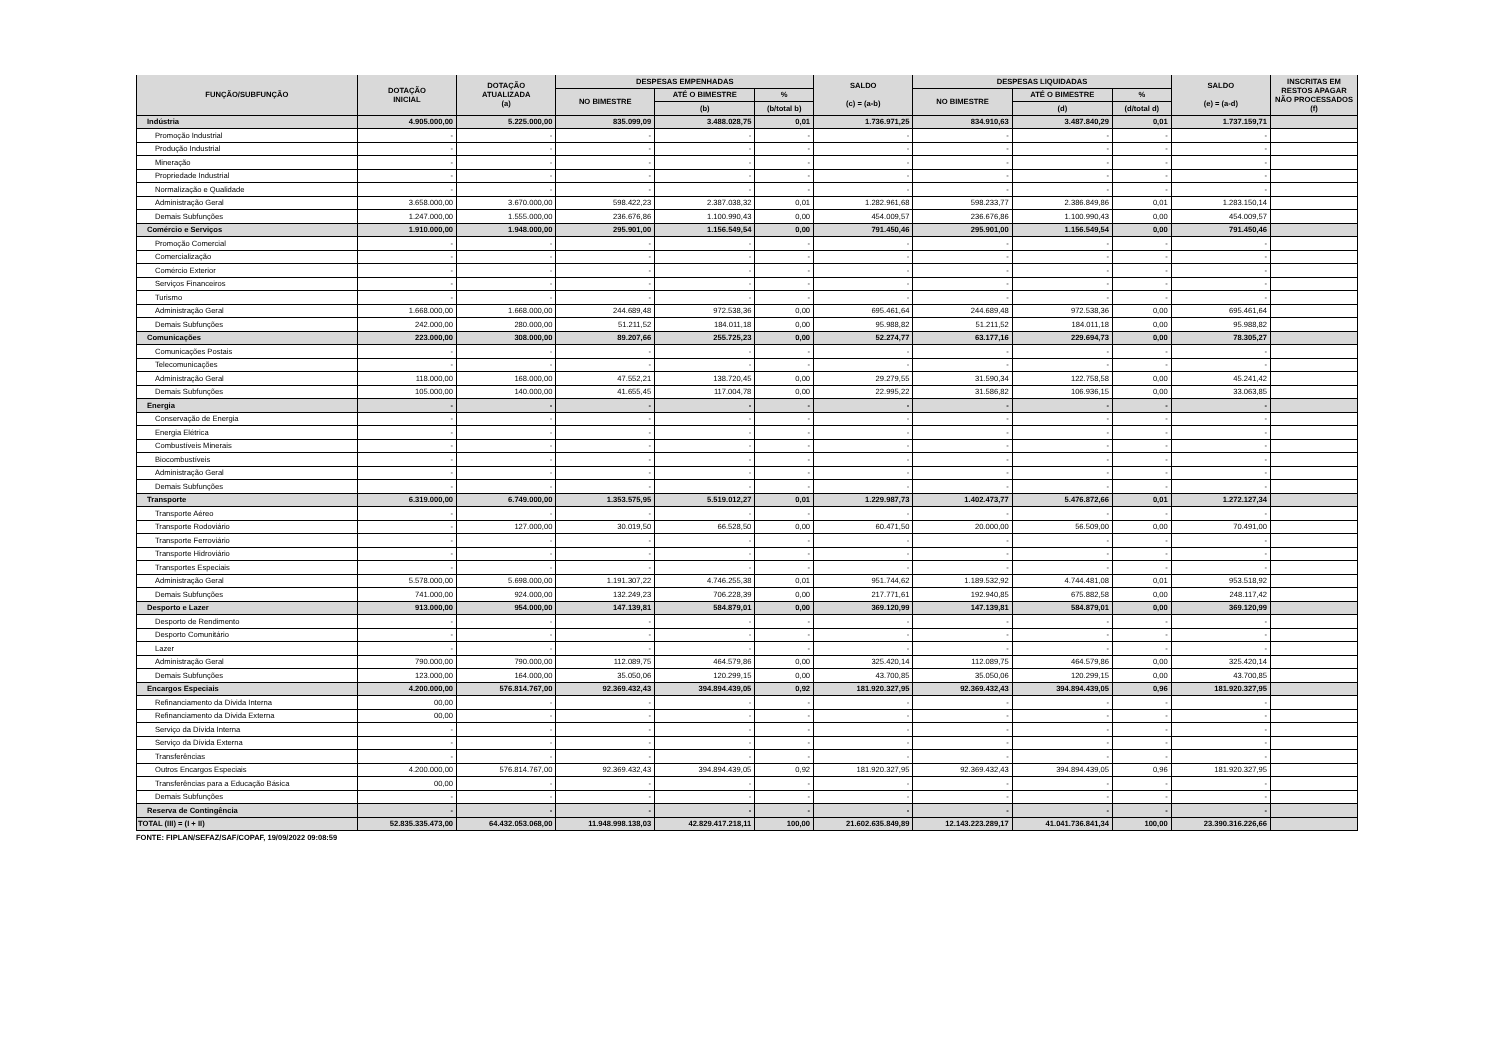| FUNÇÃO/SUBFUNÇÃO | DOTAÇÃO INICIAL | DOTAÇÃO ATUALIZADA (a) | DESPESAS EMPENHADAS | | | SALDO (c) = (a-b) | DESPESAS LIQUIDADAS | | | SALDO (e) = (a-d) | INSCRITAS EM RESTOS APAGAR NÃO PROCESSADOS (f) |
| --- | --- | --- | --- | --- | --- | --- | --- | --- | --- | --- | --- |
| | | | NO BIMESTRE | ATÉ O BIMESTRE | % | | NO BIMESTRE | ATÉ O BIMESTRE | % | | |
| | | | | (b) | (b/total b) | | | (d) | (d/total d) | | |
| Indústria | 4.905.000,00 | 5.225.000,00 | 835.099,09 | 3.488.028,75 | 0,01 | 1.736.971,25 | 834.910,63 | 3.487.840,29 | 0,01 | 1.737.159,71 | |
| Promoção Industrial | - | - | - | - | - | - | - | - | - | - | |
| Produção Industrial | - | - | - | - | - | - | - | - | - | - | |
| Mineração | - | - | - | - | - | - | - | - | - | - | |
| Propriedade Industrial | - | - | - | - | - | - | - | - | - | - | |
| Normalização e Qualidade | - | - | - | - | - | - | - | - | - | - | |
| Administração Geral | 3.658.000,00 | 3.670.000,00 | 598.422,23 | 2.387.038,32 | 0,01 | 1.282.961,68 | 598.233,77 | 2.386.849,86 | 0,01 | 1.283.150,14 | |
| Demais Subfunções | 1.247.000,00 | 1.555.000,00 | 236.676,86 | 1.100.990,43 | 0,00 | 454.009,57 | 236.676,86 | 1.100.990,43 | 0,00 | 454.009,57 | |
| Comércio e Serviços | 1.910.000,00 | 1.948.000,00 | 295.901,00 | 1.156.549,54 | 0,00 | 791.450,46 | 295.901,00 | 1.156.549,54 | 0,00 | 791.450,46 | |
| Promoção Comercial | - | - | - | - | - | - | - | - | - | - | |
| Comercialização | - | - | - | - | - | - | - | - | - | - | |
| Comércio Exterior | - | - | - | - | - | - | - | - | - | - | |
| Serviços Financeiros | - | - | - | - | - | - | - | - | - | - | |
| Turismo | - | - | - | - | - | - | - | - | - | - | |
| Administração Geral | 1.668.000,00 | 1.668.000,00 | 244.689,48 | 972.538,36 | 0,00 | 695.461,64 | 244.689,48 | 972.538,36 | 0,00 | 695.461,64 | |
| Demais Subfunções | 242.000,00 | 280.000,00 | 51.211,52 | 184.011,18 | 0,00 | 95.988,82 | 51.211,52 | 184.011,18 | 0,00 | 95.988,82 | |
| Comunicações | 223.000,00 | 308.000,00 | 89.207,66 | 255.725,23 | 0,00 | 52.274,77 | 63.177,16 | 229.694,73 | 0,00 | 78.305,27 | |
| Comunicações Postais | - | - | - | - | - | - | - | - | - | - | |
| Telecomunicações | - | - | - | - | - | - | - | - | - | - | |
| Administração Geral | 118.000,00 | 168.000,00 | 47.552,21 | 138.720,45 | 0,00 | 29.279,55 | 31.590,34 | 122.758,58 | 0,00 | 45.241,42 | |
| Demais Subfunções | 105.000,00 | 140.000,00 | 41.655,45 | 117.004,78 | 0,00 | 22.995,22 | 31.586,82 | 106.936,15 | 0,00 | 33.063,85 | |
| Energia | - | - | - | - | - | - | - | - | - | - | |
| Conservação de Energia | - | - | - | - | - | - | - | - | - | - | |
| Energia Elétrica | - | - | - | - | - | - | - | - | - | - | |
| Combustíveis Minerais | - | - | - | - | - | - | - | - | - | - | |
| Biocombustíveis | - | - | - | - | - | - | - | - | - | - | |
| Administração Geral | - | - | - | - | - | - | - | - | - | - | |
| Demais Subfunções | - | - | - | - | - | - | - | - | - | - | |
| Transporte | 6.319.000,00 | 6.749.000,00 | 1.353.575,95 | 5.519.012,27 | 0,01 | 1.229.987,73 | 1.402.473,77 | 5.476.872,66 | 0,01 | 1.272.127,34 | |
| Transporte Aéreo | - | - | - | - | - | - | - | - | - | - | |
| Transporte Rodoviário | - | 127.000,00 | 30.019,50 | 66.528,50 | 0,00 | 60.471,50 | 20.000,00 | 56.509,00 | 0,00 | 70.491,00 | |
| Transporte Ferroviário | - | - | - | - | - | - | - | - | - | - | |
| Transporte Hidroviário | - | - | - | - | - | - | - | - | - | - | |
| Transportes Especiais | - | - | - | - | - | - | - | - | - | - | |
| Administração Geral | 5.578.000,00 | 5.698.000,00 | 1.191.307,22 | 4.746.255,38 | 0,01 | 951.744,62 | 1.189.532,92 | 4.744.481,08 | 0,01 | 953.518,92 | |
| Demais Subfunções | 741.000,00 | 924.000,00 | 132.249,23 | 706.228,39 | 0,00 | 217.771,61 | 192.940,85 | 675.882,58 | 0,00 | 248.117,42 | |
| Desporto e Lazer | 913.000,00 | 954.000,00 | 147.139,81 | 584.879,01 | 0,00 | 369.120,99 | 147.139,81 | 584.879,01 | 0,00 | 369.120,99 | |
| Desporto de Rendimento | - | - | - | - | - | - | - | - | - | - | |
| Desporto Comunitário | - | - | - | - | - | - | - | - | - | - | |
| Lazer | - | - | - | - | - | - | - | - | - | - | |
| Administração Geral | 790.000,00 | 790.000,00 | 112.089,75 | 464.579,86 | 0,00 | 325.420,14 | 112.089,75 | 464.579,86 | 0,00 | 325.420,14 | |
| Demais Subfunções | 123.000,00 | 164.000,00 | 35.050,06 | 120.299,15 | 0,00 | 43.700,85 | 35.050,06 | 120.299,15 | 0,00 | 43.700,85 | |
| Encargos Especiais | 4.200.000,00 | 576.814.767,00 | 92.369.432,43 | 394.894.439,05 | 0,92 | 181.920.327,95 | 92.369.432,43 | 394.894.439,05 | 0,96 | 181.920.327,95 | |
| Refinanciamento da Dívida Interna | 00,00 | - | - | - | - | - | - | - | - | - | |
| Refinanciamento da Dívida Externa | 00,00 | - | - | - | - | - | - | - | - | - | |
| Serviço da Dívida Interna | - | - | - | - | - | - | - | - | - | - | |
| Serviço da Dívida Externa | - | - | - | - | - | - | - | - | - | - | |
| Transferências | - | - | - | - | - | - | - | - | - | - | |
| Outros Encargos Especiais | 4.200.000,00 | 576.814.767,00 | 92.369.432,43 | 394.894.439,05 | 0,92 | 181.920.327,95 | 92.369.432,43 | 394.894.439,05 | 0,96 | 181.920.327,95 | |
| Transferências para a Educação Básica | 00,00 | - | - | - | - | - | - | - | - | - | |
| Demais Subfunções | - | - | - | - | - | - | - | - | - | - | |
| Reserva de Contingência | - | - | - | - | - | - | - | - | - | - | |
| TOTAL (III) = (I + II) | 52.835.335.473,00 | 64.432.053.068,00 | 11.948.998.138,03 | 42.829.417.218,11 | 100,00 | 21.602.635.849,89 | 12.143.223.289,17 | 41.041.736.841,34 | 100,00 | 23.390.316.226,66 | |
FONTE: FIPLAN/SEFAZ/SAF/COPAF, 19/09/2022 09:08:59